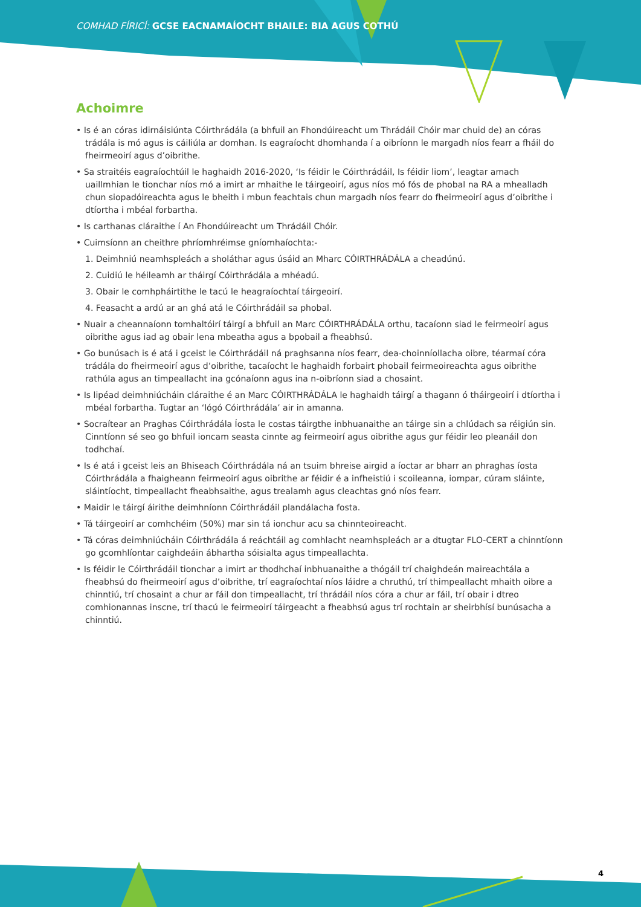COMHAD FÍRICÍ: GCSE EACNAMAÍOCHT BHAILE: BIA AGUS COTHÚ
Achoimre
• Is é an córas idirnáisiúnta Cóirthrádála (a bhfuil an Fhondúireacht um Thrádáil Chóir mar chuid de) an córas trádála is mó agus is cáiliúla ar domhan. Is eagraíocht dhomhanda í a oibríonn le margadh níos fearr a fháil do fheirmeoirí agus d’oibrithe.
• Sa straitéis eagraíochtúil le haghaidh 2016-2020, ‘Is féidir le Cóirthrádáil, Is féidir liom’, leagtar amach uaillmhian le tionchar níos mó a imirt ar mhaithe le táirgeoirí, agus níos mó fós de phobal na RA a mhealladh chun siopadóireachta agus le bheith i mbun feachtais chun margadh níos fearr do fheirmeoirí agus d’oibrithe i dtíortha i mbéal forbartha.
• Is carthanas cláraithe í An Fhondúireacht um Thrádáil Chóir.
• Cuimsíonn an cheithre phríomhréimse gníomhaíochta:-
1. Deimhniú neamhspleách a sholáthar agus úsáid an Mharc CÓIRTHRÁDÁLA a cheadúnú.
2. Cuidiú le héileamh ar tháirgí Cóirthrádála a mhéadú.
3. Obair le comhpháirtithe le tacú le heagraíochtaí táirgeoirí.
4. Feasacht a ardú ar an ghá atá le Cóirthrádáil sa phobal.
• Nuair a cheannaíonn tomhaltóirí táirgí a bhfuil an Marc CÓIRTHRÁDÁLA orthu, tacaíonn siad le feirmeoirí agus oibrithe agus iad ag obair lena mbeatha agus a bpobail a fheabhsú.
• Go bunúsach is é atá i gceist le Cóirthrádáil ná praghsanna níos fearr, dea-choinníollacha oibre, téarmaí córa trádála do fheirmeoirí agus d’oibrithe, tacaíocht le haghaidh forbairt phobail feirmeoireachta agus oibrithe rathúla agus an timpeallacht ina gcónaíonn agus ina n-oibríonn siad a chosaint.
• Is lipéad deimhniúcháin cláraithe é an Marc CÓIRTHRÁDÁLA le haghaidh táirgí a thagann ó tháirgeoirí i dtíortha i mbéal forbartha. Tugtar an ‘lógó Cóirthrádála’ air in amanna.
• Socraítear an Praghas Cóirthrádála Íosta le costas táirgthe inbhuanaithe an táirge sin a chlúdach sa réigiún sin. Cinntíonn sé seo go bhfuil ioncam seasta cinnte ag feirmeoirí agus oibrithe agus gur féidir leo pleanáil don todhchaí.
• Is é atá i gceist leis an Bhiseach Cóirthrádála ná an tsuim bhreise airgid a íoctar ar bharr an phraghas íosta Cóirthrádála a fhaigheann feirmeoirí agus oibrithe ar féidir é a infheistiú i scoileanna, iompar, cúram sláinte, sláintíocht, timpeallacht fheabhsaithe, agus trealamh agus cleachtas gnó níos fearr.
• Maidir le táirgí áirithe deimhníonn Cóirthrádáil plandálacha fosta.
• Tá táirgeoirí ar comhchéim (50%) mar sin tá ionchur acu sa chinnteoireacht.
• Tá córas deimhniúcháin Cóirthrádála á reáchtáil ag comhlacht neamhspleách ar a dtugtar FLO-CERT a chinntíonn go gcomhlíontar caighdeáin ábhartha sóisialta agus timpeallachta.
• Is féidir le Cóirthrádáil tionchar a imirt ar thodhchaí inbhuanaithe a thógáil trí chaighdeán maireachtála a fheabhsú do fheirmeoirí agus d’oibrithe, trí eagraíochtaí níos láidre a chruthú, trí thimpeallacht mhaith oibre a chinntiú, trí chosaint a chur ar fáil don timpeallacht, trí thrádáil níos córa a chur ar fáil, trí obair i dtreo comhionannas inscne, trí thacú le feirmeoirí táirgeacht a fheabhsú agus trí rochtain ar sheirbhísí bunúsacha a chinntiú.
4